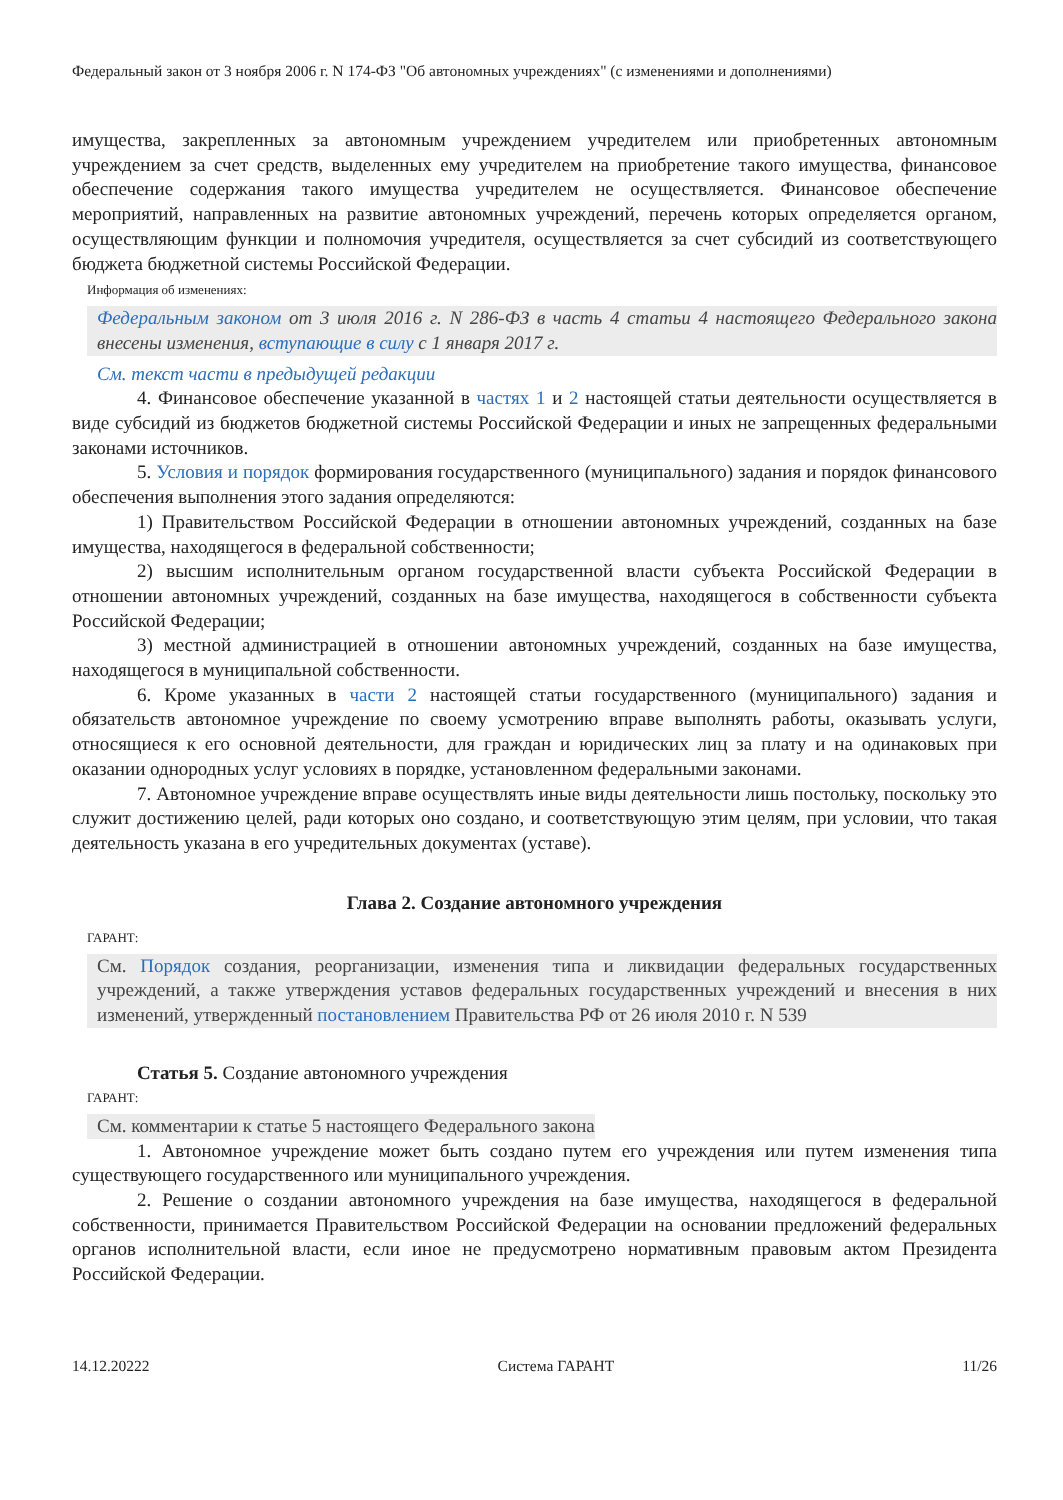Федеральный закон от 3 ноября 2006 г. N 174-ФЗ "Об автономных учреждениях" (с изменениями и дополнениями)
имущества, закрепленных за автономным учреждением учредителем или приобретенных автономным учреждением за счет средств, выделенных ему учредителем на приобретение такого имущества, финансовое обеспечение содержания такого имущества учредителем не осуществляется. Финансовое обеспечение мероприятий, направленных на развитие автономных учреждений, перечень которых определяется органом, осуществляющим функции и полномочия учредителя, осуществляется за счет субсидий из соответствующего бюджета бюджетной системы Российской Федерации.
Информация об изменениях:
Федеральным законом от 3 июля 2016 г. N 286-ФЗ в часть 4 статьи 4 настоящего Федерального закона внесены изменения, вступающие в силу с 1 января 2017 г.
См. текст части в предыдущей редакции
4. Финансовое обеспечение указанной в частях 1 и 2 настоящей статьи деятельности осуществляется в виде субсидий из бюджетов бюджетной системы Российской Федерации и иных не запрещенных федеральными законами источников.
5. Условия и порядок формирования государственного (муниципального) задания и порядок финансового обеспечения выполнения этого задания определяются:
1) Правительством Российской Федерации в отношении автономных учреждений, созданных на базе имущества, находящегося в федеральной собственности;
2) высшим исполнительным органом государственной власти субъекта Российской Федерации в отношении автономных учреждений, созданных на базе имущества, находящегося в собственности субъекта Российской Федерации;
3) местной администрацией в отношении автономных учреждений, созданных на базе имущества, находящегося в муниципальной собственности.
6. Кроме указанных в части 2 настоящей статьи государственного (муниципального) задания и обязательств автономное учреждение по своему усмотрению вправе выполнять работы, оказывать услуги, относящиеся к его основной деятельности, для граждан и юридических лиц за плату и на одинаковых при оказании однородных услуг условиях в порядке, установленном федеральными законами.
7. Автономное учреждение вправе осуществлять иные виды деятельности лишь постольку, поскольку это служит достижению целей, ради которых оно создано, и соответствующую этим целям, при условии, что такая деятельность указана в его учредительных документах (уставе).
Глава 2. Создание автономного учреждения
ГАРАНТ:
См. Порядок создания, реорганизации, изменения типа и ликвидации федеральных государственных учреждений, а также утверждения уставов федеральных государственных учреждений и внесения в них изменений, утвержденный постановлением Правительства РФ от 26 июля 2010 г. N 539
Статья 5. Создание автономного учреждения
ГАРАНТ:
См. комментарии к статье 5 настоящего Федерального закона
1. Автономное учреждение может быть создано путем его учреждения или путем изменения типа существующего государственного или муниципального учреждения.
2. Решение о создании автономного учреждения на базе имущества, находящегося в федеральной собственности, принимается Правительством Российской Федерации на основании предложений федеральных органов исполнительной власти, если иное не предусмотрено нормативным правовым актом Президента Российской Федерации.
14.12.20222 Система ГАРАНТ 11/26